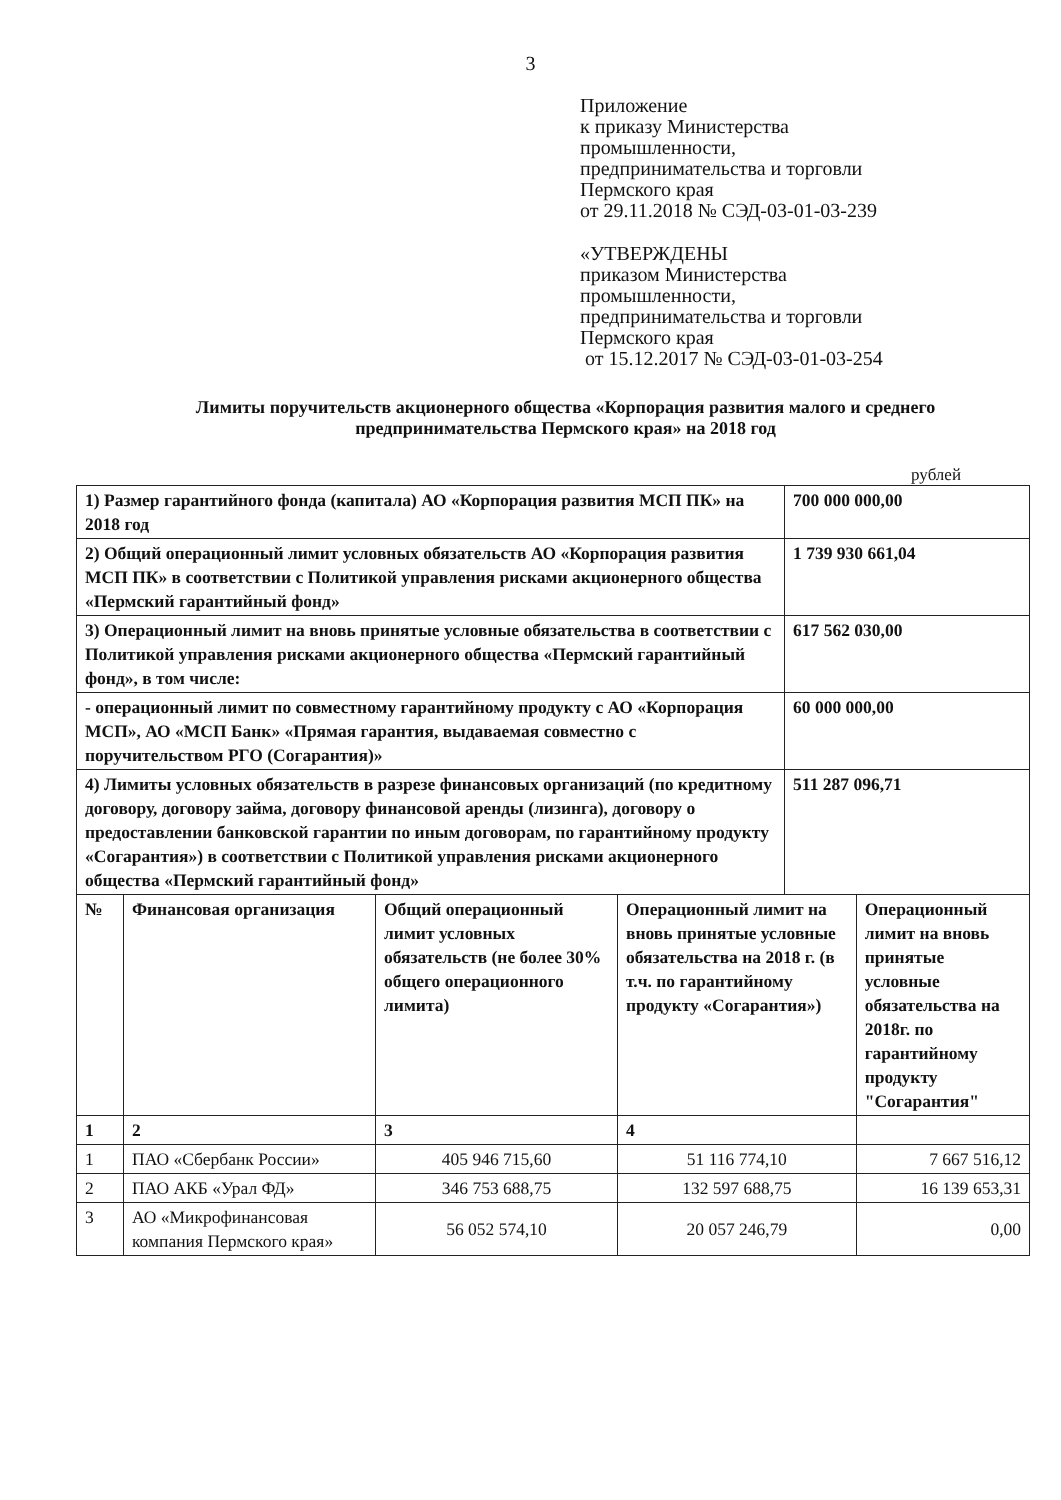3
Приложение
к приказу Министерства
промышленности,
предпринимательства и торговли
Пермского края
от 29.11.2018 № СЭД-03-01-03-239
«УТВЕРЖДЕНЫ
приказом Министерства
промышленности,
предпринимательства и торговли
Пермского края
от 15.12.2017 № СЭД-03-01-03-254
Лимиты поручительств акционерного общества «Корпорация развития малого и среднего предпринимательства Пермского края» на 2018 год
рублей
| 1) Размер гарантийного фонда (капитала) АО «Корпорация развития МСП ПК» на 2018 год | | | | 700 000 000,00 | |
| 2) Общий операционный лимит условных обязательств АО «Корпорация развития МСП ПК» в соответствии с Политикой управления рисками акционерного общества «Пермский гарантийный фонд» | | | | 1 739 930 661,04 | |
| 3) Операционный лимит на вновь принятые условные обязательства в соответствии с Политикой управления рисками акционерного общества «Пермский гарантийный фонд», в том числе: | | | | 617 562 030,00 | |
| - операционный лимит по совместному гарантийному продукту с АО «Корпорация МСП», АО «МСП Банк» «Прямая гарантия, выдаваемая совместно с поручительством РГО (Согарантия)» | | | | 60 000 000,00 | |
| 4) Лимиты условных обязательств в разрезе финансовых организаций (по кредитному договору, договору займа, договору финансовой аренды (лизинга), договору о предоставлении банковской гарантии по иным договорам, по гарантийному продукту «Согарантия») в соответствии с Политикой управления рисками акционерного общества «Пермский гарантийный фонд» | | | | 511 287 096,71 | |
| № | Финансовая организация | Общий операционный лимит условных обязательств (не более 30% общего операционного лимита) | Операционный лимит на вновь принятые условные обязательства на 2018 г. (в т.ч. по гарантийному продукту «Согарантия») | | Операционный лимит на вновь принятые условные обязательства на 2018г. по гарантийному продукту "Согарантия" |
| 1 | 2 | 3 | 4 | | |
| 1 | ПАО «Сбербанк России» | 405 946 715,60 | 51 116 774,10 | | 7 667 516,12 |
| 2 | ПАО АКБ «Урал ФД» | 346 753 688,75 | 132 597 688,75 | | 16 139 653,31 |
| 3 | АО «Микрофинансовая компания Пермского края» | 56 052 574,10 | 20 057 246,79 | | 0,00 |